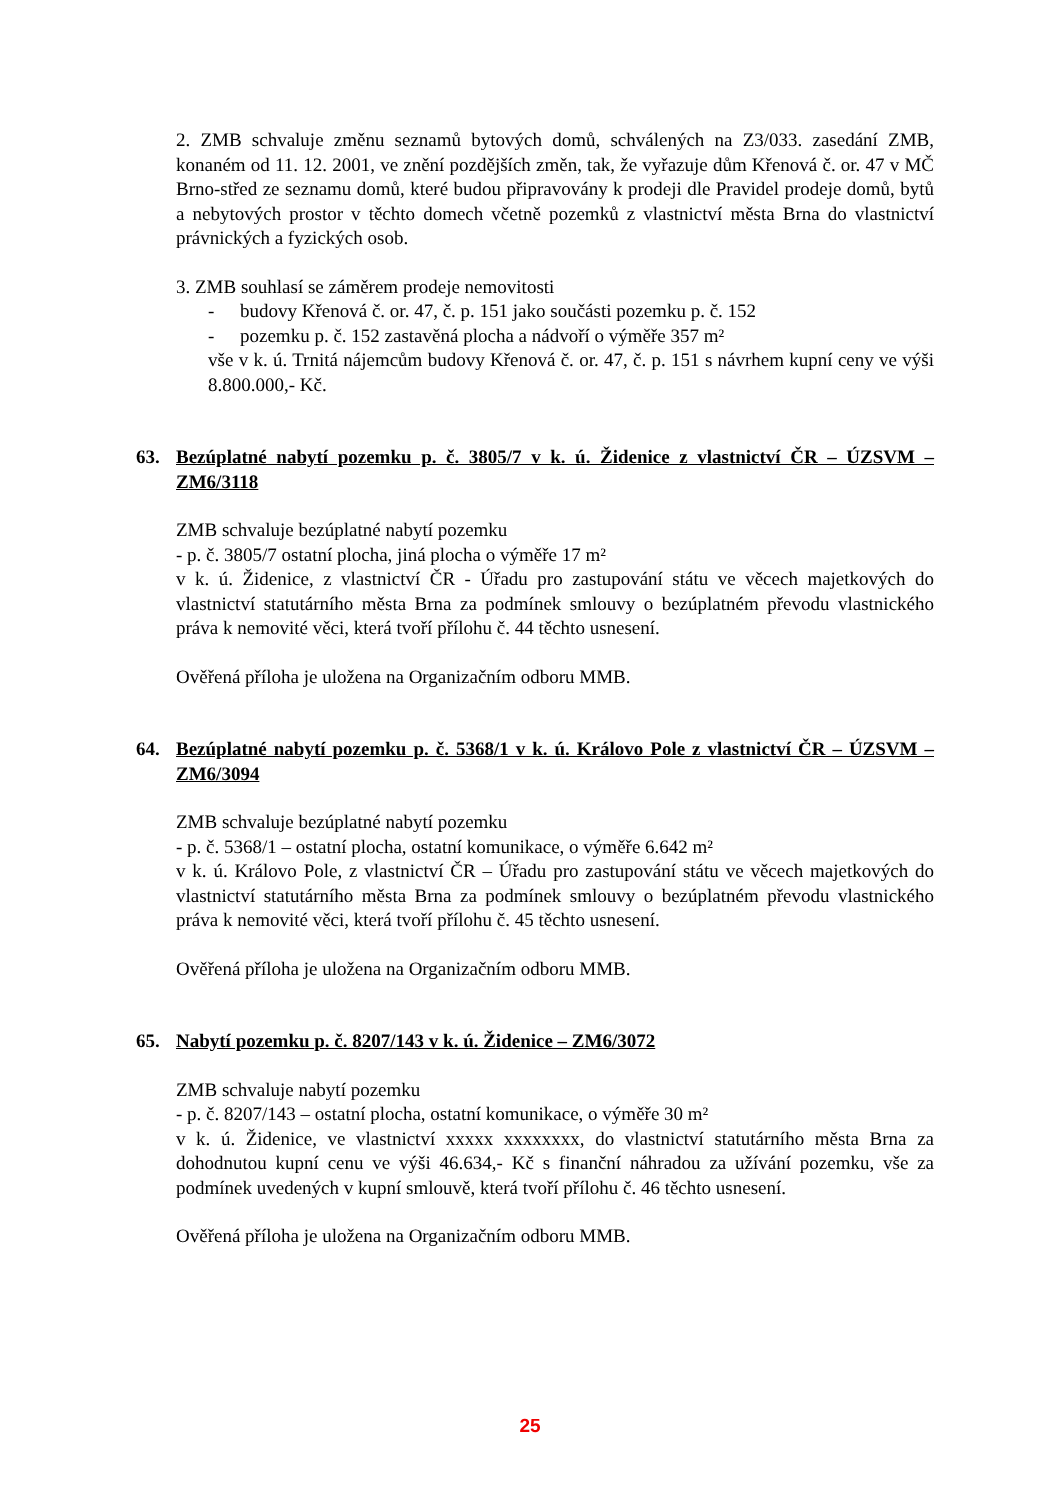2. ZMB schvaluje změnu seznamů bytových domů, schválených na Z3/033. zasedání ZMB, konaném od 11. 12. 2001, ve znění pozdějších změn, tak, že vyřazuje dům Křenová č. or. 47 v MČ Brno-střed ze seznamu domů, které budou připravovány k prodeji dle Pravidel prodeje domů, bytů a nebytových prostor v těchto domech včetně pozemků z vlastnictví města Brna do vlastnictví právnických a fyzických osob.
3. ZMB souhlasí se záměrem prodeje nemovitosti
- budovy Křenová č. or. 47, č. p. 151 jako součásti pozemku p. č. 152
- pozemku p. č. 152 zastavěná plocha a nádvoří o výměře 357 m²
vše v k. ú. Trnitá nájemcům budovy Křenová č. or. 47, č. p. 151 s návrhem kupní ceny ve výši 8.800.000,- Kč.
63. Bezúplatné nabytí pozemku p. č. 3805/7 v k. ú. Židenice z vlastnictví ČR – ÚZSVM – ZM6/3118
ZMB schvaluje bezúplatné nabytí pozemku
- p. č. 3805/7 ostatní plocha, jiná plocha o výměře 17 m²
v k. ú. Židenice, z vlastnictví ČR - Úřadu pro zastupování státu ve věcech majetkových do vlastnictví statutárního města Brna za podmínek smlouvy o bezúplatném převodu vlastnického práva k nemovité věci, která tvoří přílohu č. 44 těchto usnesení.
Ověřená příloha je uložena na Organizačním odboru MMB.
64. Bezúplatné nabytí pozemku p. č. 5368/1 v k. ú. Královo Pole z vlastnictví ČR – ÚZSVM – ZM6/3094
ZMB schvaluje bezúplatné nabytí pozemku
- p. č. 5368/1 – ostatní plocha, ostatní komunikace, o výměře 6.642 m²
v k. ú. Královo Pole, z vlastnictví ČR – Úřadu pro zastupování státu ve věcech majetkových do vlastnictví statutárního města Brna za podmínek smlouvy o bezúplatném převodu vlastnického práva k nemovité věci, která tvoří přílohu č. 45 těchto usnesení.
Ověřená příloha je uložena na Organizačním odboru MMB.
65. Nabytí pozemku p. č. 8207/143 v k. ú. Židenice – ZM6/3072
ZMB schvaluje nabytí pozemku
- p. č. 8207/143 – ostatní plocha, ostatní komunikace, o výměře 30 m²
v k. ú. Židenice, ve vlastnictví xxxxx xxxxxxxx, do vlastnictví statutárního města Brna za dohodnutou kupní cenu ve výši 46.634,- Kč s finanční náhradou za užívání pozemku, vše za podmínek uvedených v kupní smlouvě, která tvoří přílohu č. 46 těchto usnesení.
Ověřená příloha je uložena na Organizačním odboru MMB.
25